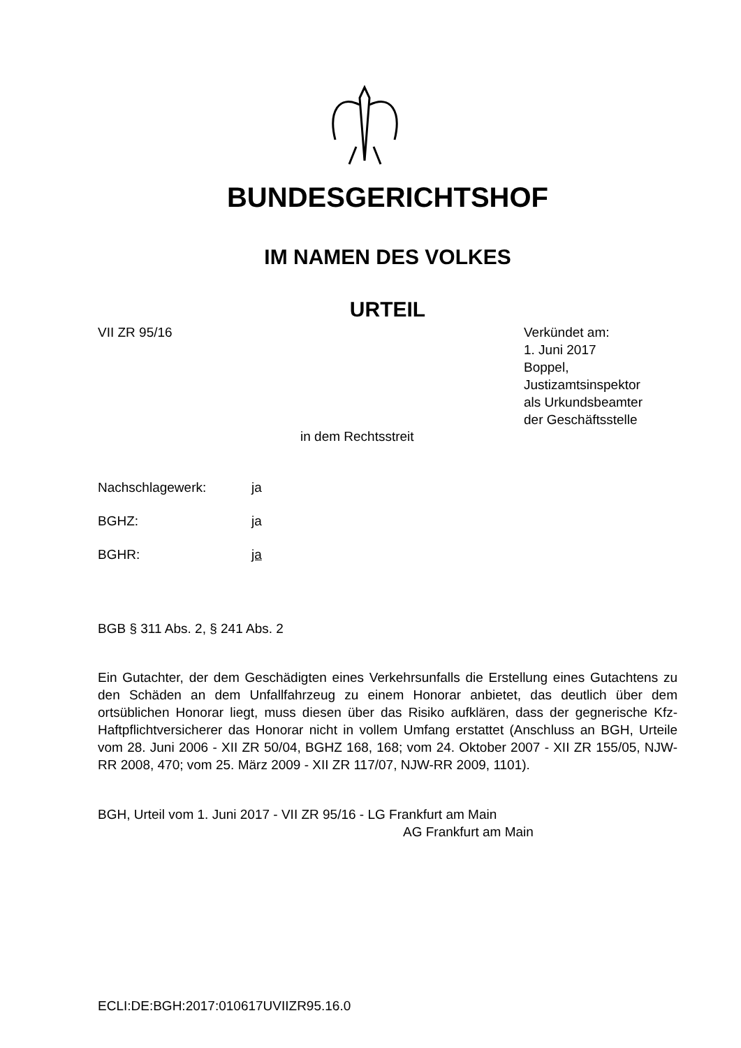BUNDESGERICHTSHOF
IM NAMEN DES VOLKES
URTEIL
VII ZR 95/16
Verkündet am:
1. Juni 2017
Boppel,
Justizamtsinspektor
als Urkundsbeamter
der Geschäftsstelle
in dem Rechtsstreit
Nachschlagewerk: ja
BGHZ: ja
BGHR: ja
BGB § 311 Abs. 2, § 241 Abs. 2
Ein Gutachter, der dem Geschädigten eines Verkehrsunfalls die Erstellung eines Gutachtens zu den Schäden an dem Unfallfahrzeug zu einem Honorar anbietet, das deutlich über dem ortsüblichen Honorar liegt, muss diesen über das Risiko aufklären, dass der gegnerische Kfz-Haftpflichtversicherer das Honorar nicht in vollem Umfang erstattet (Anschluss an BGH, Urteile vom 28. Juni 2006 - XII ZR 50/04, BGHZ 168, 168; vom 24. Oktober 2007 - XII ZR 155/05, NJW-RR 2008, 470; vom 25. März 2009 - XII ZR 117/07, NJW-RR 2009, 1101).
BGH, Urteil vom 1. Juni 2017 - VII ZR 95/16 - LG Frankfurt am Main
AG Frankfurt am Main
ECLI:DE:BGH:2017:010617UVIIZR95.16.0